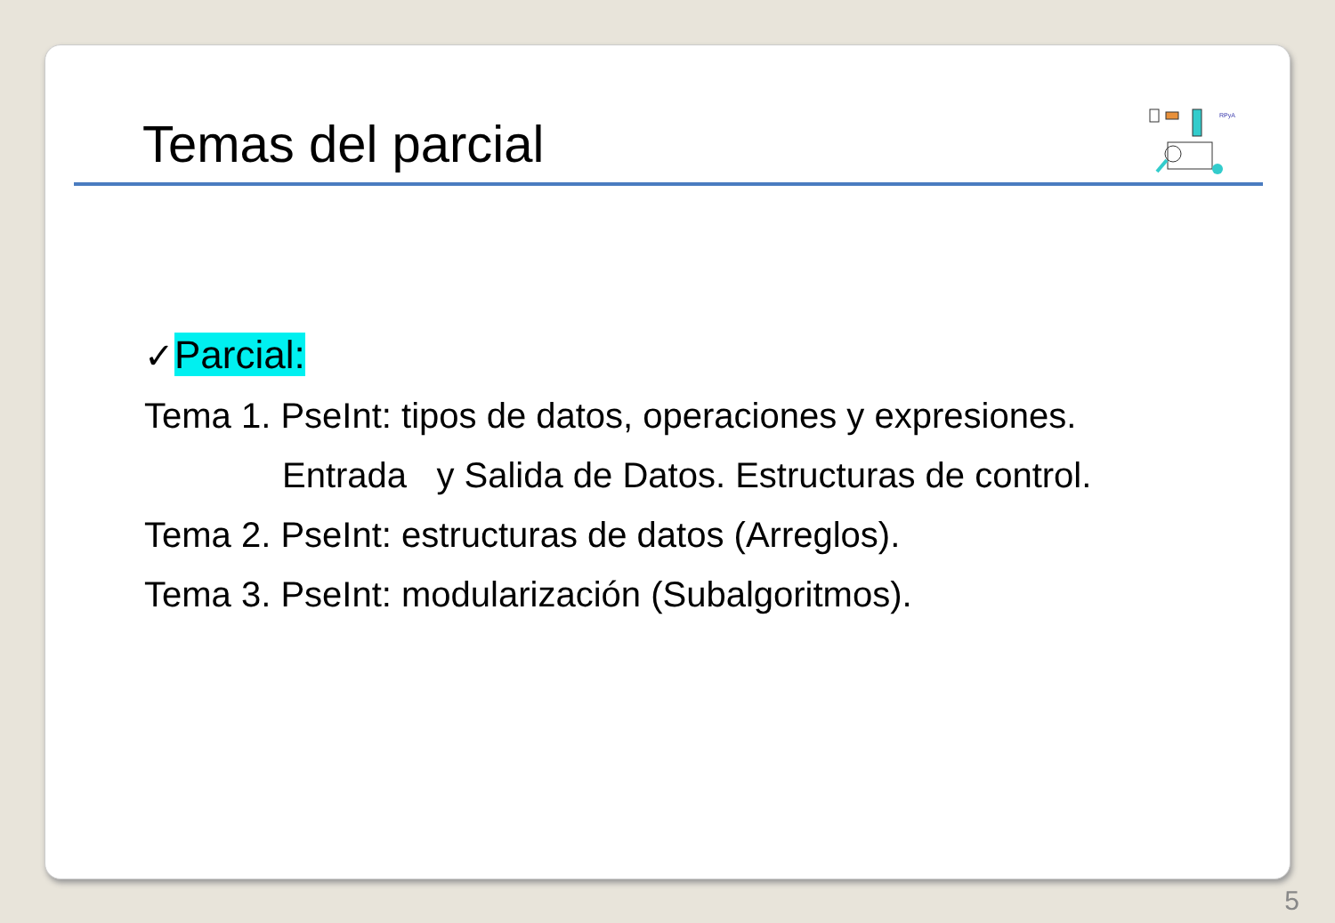Temas del parcial
RPyA
✓Parcial:
Tema 1. PseInt: tipos de datos, operaciones y expresiones.
Entrada y Salida de Datos. Estructuras de control.
Tema 2. PseInt: estructuras de datos (Arreglos).
Tema 3. PseInt: modularización (Subalgoritmos).
5